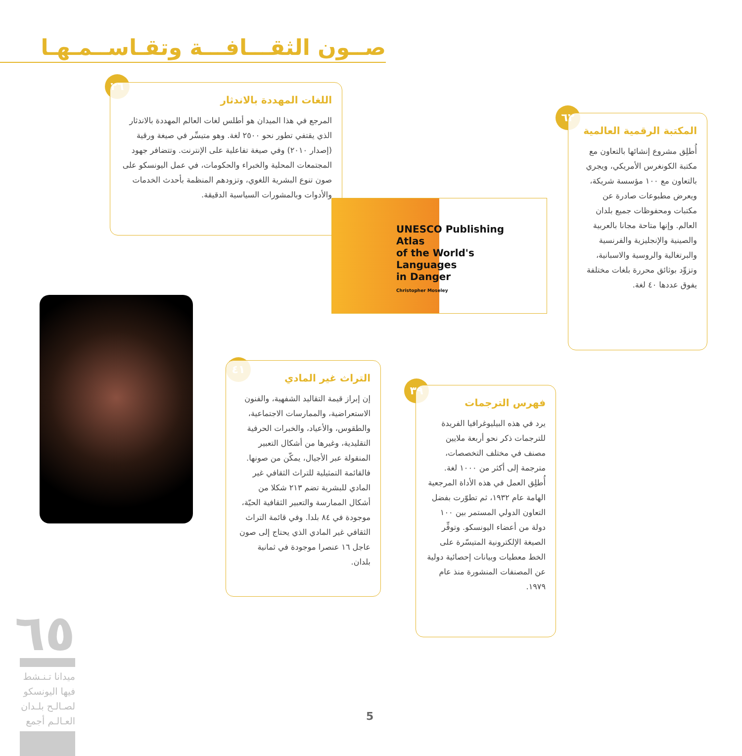صــون الثقـــافـــة وتقـاســمـهـا
٢٦
اللغات المهددة بالاندثار
المرجع في هذا الميدان هو أطلس لغات العالم المهددة بالاندثار الذي يقتفي تطور نحو ٢٥٠٠ لغة. وهو متيسِّر في صيغة ورقية (إصدار ٢٠١٠) وفي صيغة تفاعلية على الإنترنت. وتتضافر جهود المجتمعات المحلية والخبراء والحكومات، في عمل اليونسكو على صون تنوع البشرية اللغوي، وتزودهم المنظمة بأحدث الخدمات والأدوات وبالمشورات السياسية الدقيقة.
UNESCO Publishing
Atlas
of the World's
Languages
in Danger
Christopher Moseley
٦٢
المكتبة الرقمية العالمية
أُطلِق مشروع إنشائها بالتعاون مع مكتبة الكونغرس الأمريكي، ويجري بالتعاون مع ١٠٠ مؤسسة شريكة، ويعرض مطبوعات صادرة عن مكتبات ومحفوظات جميع بلدان العالم. وإنها متاحة مجانا بالعربية والصينية والإنجليزية والفرنسية والبرتغالية والروسية والاسبانية، وتزوِّد بوثائق محررة بلغات مختلفة يفوق عددها ٤٠ لغة.
٤١
التراث غير المادي
إن إبراز قيمة التقاليد الشفهية، والفنون الاستعراضية، والممارسات الاجتماعية، والطقوس، والأعياد، والخبرات الحرفية التقليدية، وغيرها من أشكال التعبير المنقولة عبر الأجيال، يمكّن من صونها. فالقائمة التمثيلية للتراث الثقافي غير المادي للبشرية تضم ٢١٣ شكلا من أشكال الممارسة والتعبير الثقافية الحيّة، موجودة في ٨٤ بلدا. وفي قائمة التراث الثقافي غير المادي الذي يحتاج إلى صون عاجل ١٦ عنصرا موجودة في ثمانية بلدان.
٣٩
فهرس الترجمات
يرد في هذه البيليوغرافيا الفريدة للترجمات ذكر نحو أربعة ملايين مصنف في مختلف التخصصات، مترجمة إلى أكثر من ١٠٠٠ لغة. أُطلِق العمل في هذه الأداة المرجعية الهامة عام ١٩٣٢، ثم تطوّرت بفضل التعاون الدولي المستمر بين ١٠٠ دولة من أعضاء اليونسكو. وتوفِّر الصيغة الإلكترونية المتيسّرة على الخط معطيات وبيانات إحصائية دولية عن المصنفات المنشورة منذ عام ١٩٧٩.
٦٥
ميدانا تـنـشط فيها اليونسكو لصـالـح بلـدان العـالـم أجمع
5